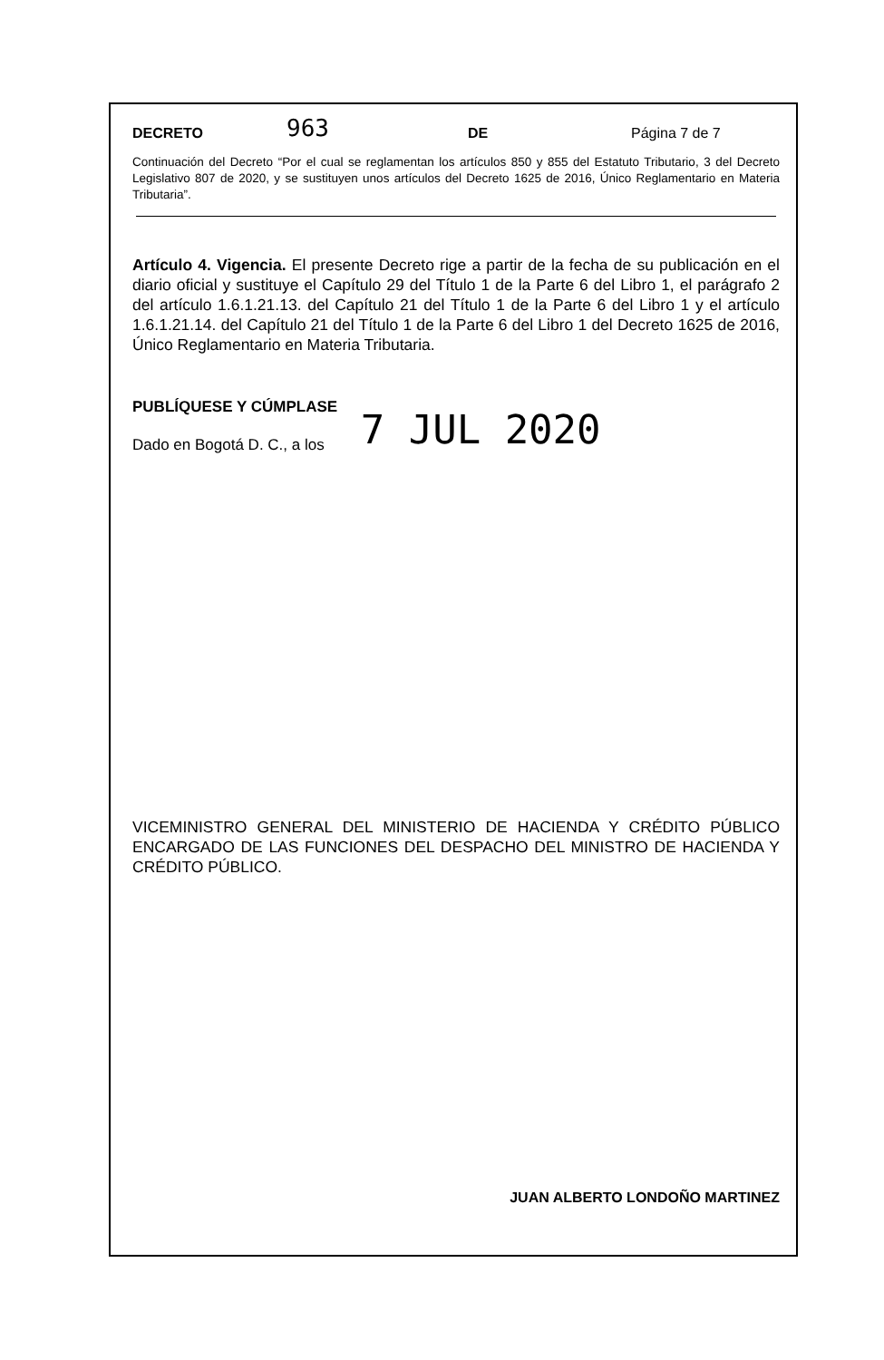DECRETO 963 DE Página 7 de 7
Continuación del Decreto “Por el cual se reglamentan los artículos 850 y 855 del Estatuto Tributario, 3 del Decreto Legislativo 807 de 2020, y se sustituyen unos artículos del Decreto 1625 de 2016, Único Reglamentario en Materia Tributaria”.
Artículo 4. Vigencia. El presente Decreto rige a partir de la fecha de su publicación en el diario oficial y sustituye el Capítulo 29 del Título 1 de la Parte 6 del Libro 1, el parágrafo 2 del artículo 1.6.1.21.13. del Capítulo 21 del Título 1 de la Parte 6 del Libro 1 y el artículo 1.6.1.21.14. del Capítulo 21 del Título 1 de la Parte 6 del Libro 1 del Decreto 1625 de 2016, Único Reglamentario en Materia Tributaria.
PUBLÍQUESE Y CÚMPLASE
Dado en Bogotá D. C., a los 7 JUL 2020
VICEMINISTRO GENERAL DEL MINISTERIO DE HACIENDA Y CRÉDITO PÚBLICO ENCARGADO DE LAS FUNCIONES DEL DESPACHO DEL MINISTRO DE HACIENDA Y CRÉDITO PÚBLICO.
JUAN ALBERTO LONDOÑO MARTINEZ